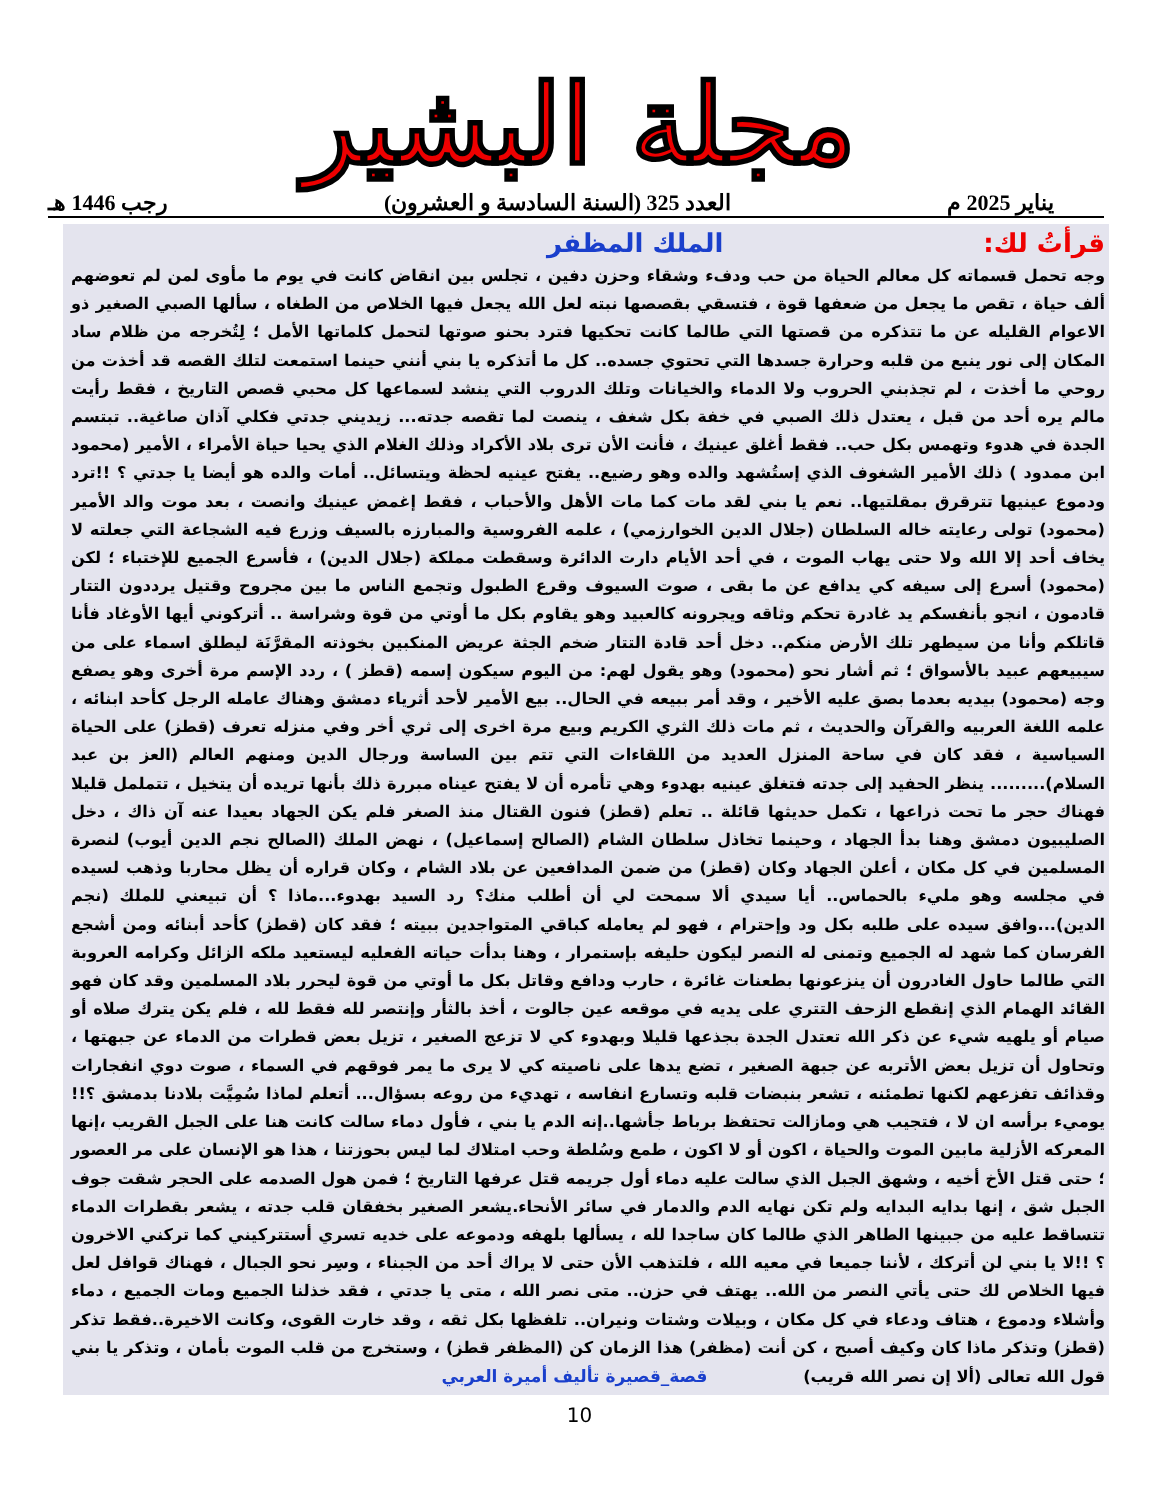مجلة البشير
يناير 2025 م العدد 325 (السنة السادسة و العشرون) رجب 1446 هـ
قرأتُ لك: الملك المظفر
وجه تحمل قسماته كل معالم الحياة من حب ودفء وشقاء وحزن دفين ، تجلس بين انقاض كانت في يوم ما مأوى لمن لم تعوضهم ألف حياة ، تقص ما يجعل من ضعفها قوة ، فتسقي بقصصها نبته لعل الله يجعل فيها الخلاص من الطغاه ، سألها الصبي الصغير ذو الاعوام القليله عن ما تتذكره من قصتها التي طالما كانت تحكيها فترد بحنو صوتها لتحمل كلماتها الأمل ؛ لِتُخرجه من ظلام ساد المكان إلى نور ينبع من قلبه وحرارة جسدها التي تحتوي جسده.. كل ما أتذكره يا بني أنني حينما استمعت لتلك القصه قد أخذت من روحي ما أخذت ، لم تجذبني الحروب ولا الدماء والخيانات وتلك الدروب التي ينشد لسماعها كل محبي قصص التاريخ ، فقط رأيت مالم يره أحد من قبل ، يعتدل ذلك الصبي في خفة بكل شغف ، ينصت لما تقصه جدته... زيديني جدتي فكلي آذان صاغية.. تبتسم الجدة في هدوء وتهمس بكل حب.. فقط أغلق عينيك ، فأنت الأن ترى بلاد الأكراد وذلك الغلام الذي يحيا حياة الأمراء ، الأمير (محمود ابن ممدود ) ذلك الأمير الشغوف الذي إستُشهد والده وهو رضيع.. يفتح عينيه لحظة ويتسائل.. أمات والده هو أيضا يا جدتي ؟ !!ترد ودموع عينيها تترقرق بمقلتيها.. نعم يا بني لقد مات كما مات الأهل والأحباب ، فقط إغمض عينيك وانصت ، بعد موت والد الأمير (محمود) تولى رعايته خاله السلطان (جلال الدين الخوارزمي) ، علمه الفروسية والمبارزه بالسيف وزرع فيه الشجاعة التي جعلته لا يخاف أحد إلا الله ولا حتى يهاب الموت ، في أحد الأيام دارت الدائرة وسقطت مملكة (جلال الدين) ، فأسرع الجميع للإختباء ؛ لكن (محمود) أسرع إلى سيفه كي يدافع عن ما بقى ، صوت السيوف وقرع الطبول وتجمع الناس ما بين مجروح وقتيل يرددون التتار قادمون ، انجو بأنفسكم يد غادرة تحكم وثاقه ويجرونه كالعبيد وهو يقاوم بكل ما أوتي من قوة وشراسة .. أتركوني أيها الأوغاد فأنا قاتلكم وأنا من سيطهر تلك الأرض منكم.. دخل أحد قادة التتار ضخم الجثة عريض المنكبين بخوذته المقرَّنَة ليطلق اسماء على من سيبيعهم عبيد بالأسواق ؛ ثم أشار نحو (محمود) وهو يقول لهم: من اليوم سيكون إسمه (قطز ) ، ردد الإسم مرة أخرى وهو يصفع وجه (محمود) بيديه بعدما بصق عليه الأخير ، وقد أمر ببيعه في الحال.. بيع الأمير لأحد أثرياء دمشق وهناك عامله الرجل كأحد ابنائه ، علمه اللغة العربيه والقرآن والحديث ، ثم مات ذلك الثري الكريم وبيع مرة اخرى إلى ثري أخر وفي منزله تعرف (قطز) على الحياة السياسية ، فقد كان في ساحة المنزل العديد من اللقاءات التي تتم بين الساسة ورجال الدين ومنهم العالم (العز بن عبد السلام)......... ينظر الحفيد إلى جدته فتغلق عينيه بهدوء وهي تأمره أن لا يفتح عيناه مبررة ذلك بأنها تريده أن يتخيل ، تتململ قليلا فهناك حجر ما تحت ذراعها ، تكمل حديثها قائلة .. تعلم (قطز) فنون القتال منذ الصغر فلم يكن الجهاد بعيدا عنه آن ذاك ، دخل الصليبيون دمشق وهنا بدأ الجهاد ، وحينما تخاذل سلطان الشام (الصالح إسماعيل) ، نهض الملك (الصالح نجم الدين أيوب) لنصرة المسلمين في كل مكان ، أعلن الجهاد وكان (قطز) من ضمن المدافعين عن بلاد الشام ، وكان قراره أن يظل محاربا وذهب لسيده في مجلسه وهو مليء بالحماس.. أيا سيدي ألا سمحت لي أن أطلب منك؟ رد السيد بهدوء...ماذا ؟ أن تبيعني للملك (نجم الدين)...وافق سيده على طلبه بكل ود وإحترام ، فهو لم يعامله كباقي المتواجدين ببيته ؛ فقد كان (قطز) كأحد أبنائه ومن أشجع الفرسان كما شهد له الجميع وتمنى له النصر ليكون حليفه بإستمرار ، وهنا بدأت حياته الفعليه ليستعيد ملكه الزائل وكرامه العروبة التي طالما حاول الغادرون أن ينزعونها بطعنات غائرة ، حارب ودافع وقاتل بكل ما أوتي من قوة ليحرر بلاد المسلمين وقد كان فهو القائد الهمام الذي إنقطع الزحف التتري على يديه في موقعه عين جالوت ، أخذ بالثأر وإنتصر لله فقط لله ، فلم يكن يترك صلاه أو صيام أو يلهيه شيء عن ذكر الله تعتدل الجدة بجذعها قليلا وبهدوء كي لا تزعج الصغير ، تزيل بعض قطرات من الدماء عن جبهتها ، وتحاول أن تزيل بعض الأتربه عن جبهة الصغير ، تضع يدها على ناصيته كي لا يرى ما يمر فوقهم في السماء ، صوت دوي انفجارات وقذائف تفزعهم لكنها تطمئنه ، تشعر بنبضات قلبه وتسارع انفاسه ، تهديء من روعه بسؤال... أتعلم لماذا سُمِيَّت بلادنا بدمشق ؟!!يوميء برأسه ان لا ، فتجيب هي ومازالت تحتفظ برباط جأشها..إنه الدم يا بني ، فأول دماء سالت كانت هنا على الجبل القريب ،إنها المعركه الأزلية مابين الموت والحياة ، اكون أو لا اكون ، طمع وسُلطة وحب امتلاك لما ليس بحوزتنا ، هذا هو الإنسان على مر العصور ؛ حتى قتل الأخ أخيه ، وشهق الجبل الذي سالت عليه دماء أول جريمه قتل عرفها التاريخ ؛ فمن هول الصدمه على الحجر شقت جوف الجبل شق ، إنها بدايه البدايه ولم تكن نهايه الدم والدمار في سائر الأنحاء.يشعر الصغير بخفقان قلب جدته ، يشعر بقطرات الدماء تتساقط عليه من جبينها الطاهر الذي طالما كان ساجدا لله ، يسألها بلهفه ودموعه على خديه تسري أستتركيني كما تركني الاخرون ؟ !!لا يا بني لن أتركك ، لأننا جميعا في معيه الله ، فلتذهب الأن حتى لا يراك أحد من الجبناء ، وسِر نحو الجبال ، فهناك قوافل لعل فيها الخلاص لك حتى يأتي النصر من الله.. يهتف في حزن.. متى نصر الله ، متى يا جدتي ، فقد خذلنا الجميع ومات الجميع ، دماء وأشلاء ودموع ، هتاف ودعاء في كل مكان ، وبيلات وشتات ونيران.. تلفظها بكل ثقه ، وقد خارت القوى، وكانت الاخيرة..فقط تذكر (قطز) وتذكر ماذا كان وكيف أصبح ، كن أنت (مظفر) هذا الزمان كن (المظفر قطز) ، وستخرج من قلب الموت بأمان ، وتذكر يا بني قول الله تعالى (ألا إن نصر الله قريب) قصة_قصيرة تأليف أميرة العربي
10